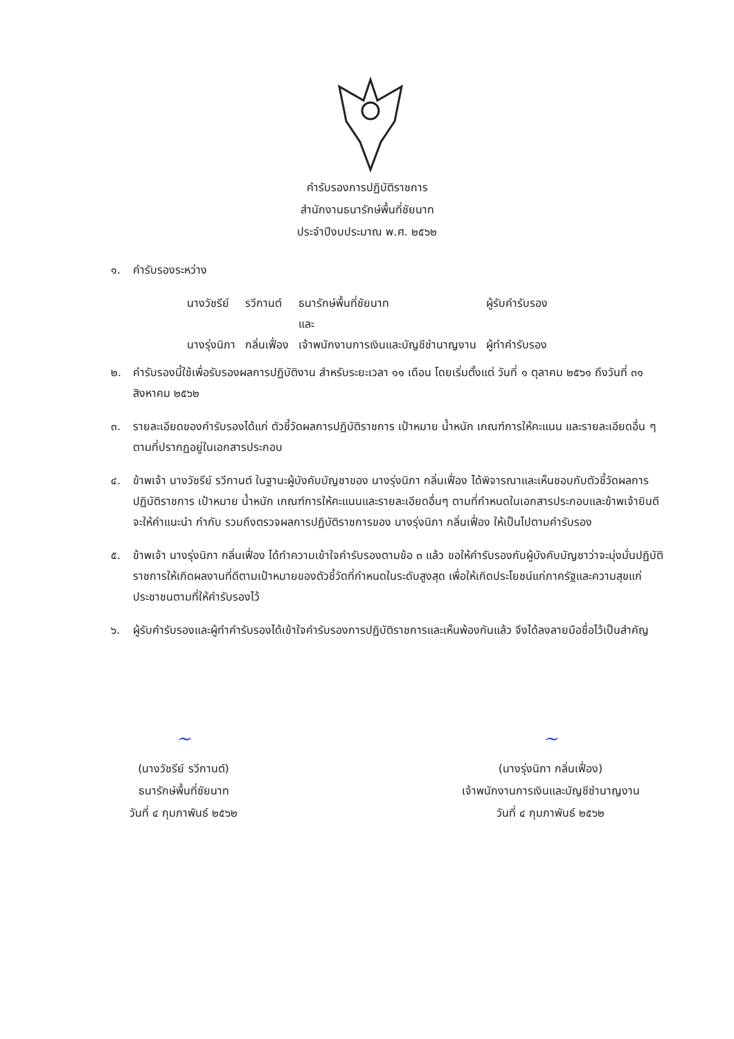คำรับรองการปฏิบัติราชการ
สำนักงานธนารักษ์พื้นที่ชัยนาท
ประจำปีงบประมาณ พ.ศ. ๒๕๖๒
๑. คำรับรองระหว่าง
| นางวัชรีย์ | รวีกานต์ | ธนารักษ์พื้นที่ชัยนาท | ผู้รับคำรับรอง |
| | | และ | |
| นางรุ่งนิภา | กลิ่นเฟื่อง | เจ้าพนักงานการเงินและบัญชีชำนาญงาน | ผู้ทำคำรับรอง |
๒. คำรับรองนี้ใช้เพื่อรับรองผลการปฏิบัติงาน สำหรับระยะเวลา ๑๑ เดือน โดยเริ่มตั้งแต่ วันที่ ๑ ตุลาคม ๒๕๖๑ ถึงวันที่ ๓๑ สิงหาคม ๒๕๖๒
๓. รายละเอียดของคำรับรองได้แก่ ตัวชี้วัดผลการปฏิบัติราชการ เป้าหมาย น้ำหนัก เกณฑ์การให้คะแนน และรายละเอียดอื่น ๆ ตามที่ปรากฏอยู่ในเอกสารประกอบ
๔. ข้าพเจ้า นางวัชรีย์ รวีกานต์ ในฐานะผู้บังคับบัญชาของ นางรุ่งนิภา กลิ่นเฟื่อง ได้พิจารณาและเห็นชอบกับตัวชี้วัดผลการปฏิบัติราชการ เป้าหมาย น้ำหนัก เกณฑ์การให้คะแนนและรายละเอียดอื่นๆ ตามที่กำหนดในเอกสารประกอบและข้าพเจ้ายินดีจะให้คำแนะนำ กำกับ รวมถึงตรวจผลการปฏิบัติราชการของ นางรุ่งนิภา กลิ่นเฟื่อง ให้เป็นไปตามคำรับรอง
๕. ข้าพเจ้า นางรุ่งนิภา กลิ่นเฟื่อง ได้ทำความเข้าใจคำรับรองตามข้อ ๓ แล้ว ขอให้คำรับรองกับผู้บังคับบัญชาว่าจะมุ่งมั่นปฏิบัติราชการให้เกิดผลงานที่ดีตามเป้าหมายของตัวชี้วัดที่กำหนดในระดับสูงสุด เพื่อให้เกิดประโยชน์แก่ภาครัฐและความสุขแก่ประชาชนตามที่ให้คำรับรองไว้
๖. ผู้รับคำรับรองและผู้ทำคำรับรองได้เข้าใจคำรับรองการปฏิบัติราชการและเห็นพ้องกันแล้ว จึงได้ลงลายมือชื่อไว้เป็นสำคัญ
~
(นางวัชรีย์ รวีกานต์)
ธนารักษ์พื้นที่ชัยนาท
วันที่ ๔ กุมภาพันธ์ ๒๕๖๒
~
(นางรุ่งนิภา กลิ่นเฟื่อง)
เจ้าพนักงานการเงินและบัญชีชำนาญงาน
วันที่ ๔ กุมภาพันธ์ ๒๕๖๒